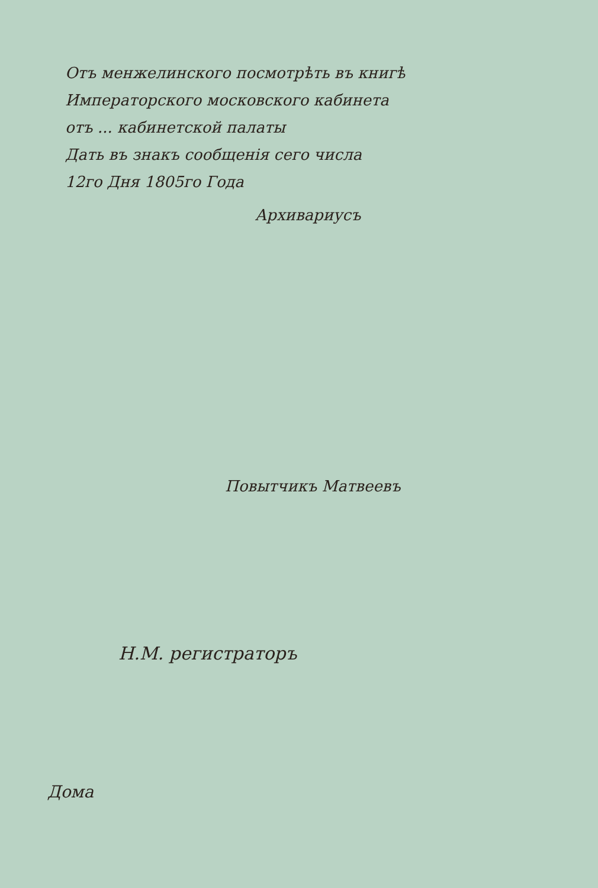Отъ менжелинского посмотрѣть въ книгѣ
Императорского московского кабинета
отъ ... кабинетской палаты
Дать въ знакъ сообщенія сего числа
12го Дня 1805го Года
Архивариусъ
Повытчикъ Матвеевъ
Н.М. регистраторъ
Дома